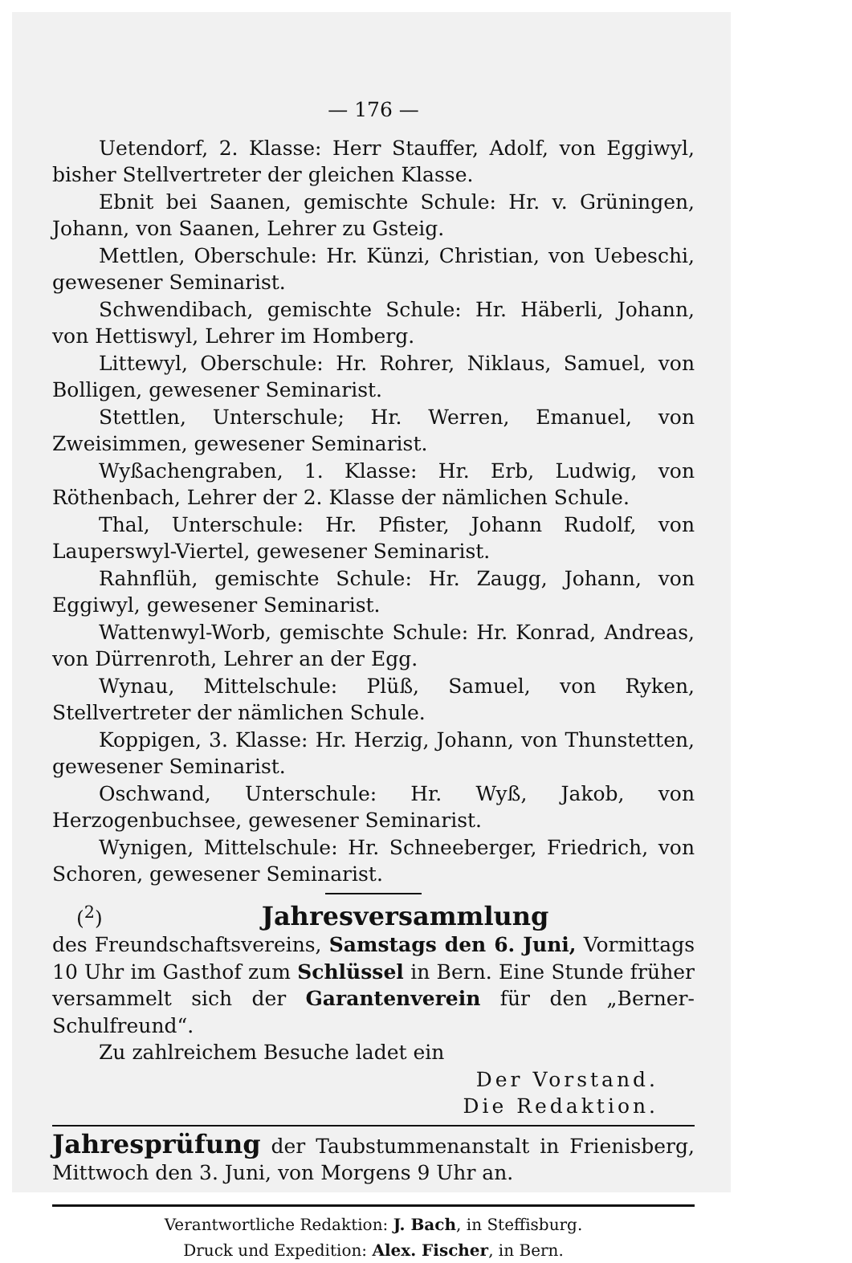— 176 —
Uetendorf, 2. Klasse: Herr Stauffer, Adolf, von Eggiwyl, bisher Stellvertreter der gleichen Klasse.
Ebnit bei Saanen, gemischte Schule: Hr. v. Grüningen, Johann, von Saanen, Lehrer zu Gsteig.
Mettlen, Oberschule: Hr. Künzi, Christian, von Uebeschi, gewesener Seminarist.
Schwendibach, gemischte Schule: Hr. Häberli, Johann, von Hettiswyl, Lehrer im Homberg.
Littewyl, Oberschule: Hr. Rohrer, Niklaus, Samuel, von Bolligen, gewesener Seminarist.
Stettlen, Unterschule; Hr. Werren, Emanuel, von Zweisimmen, gewesener Seminarist.
Wyßachengraben, 1. Klasse: Hr. Erb, Ludwig, von Röthenbach, Lehrer der 2. Klasse der nämlichen Schule.
Thal, Unterschule: Hr. Pfister, Johann Rudolf, von Lauperswyl-Viertel, gewesener Seminarist.
Rahnflüh, gemischte Schule: Hr. Zaugg, Johann, von Eggiwyl, gewesener Seminarist.
Wattenwyl-Worb, gemischte Schule: Hr. Konrad, Andreas, von Dürrenroth, Lehrer an der Egg.
Wynau, Mittelschule: Plüß, Samuel, von Ryken, Stellvertreter der nämlichen Schule.
Koppigen, 3. Klasse: Hr. Herzig, Johann, von Thunstetten, gewesener Seminarist.
Oschwand, Unterschule: Hr. Wyß, Jakob, von Herzogenbuchsee, gewesener Seminarist.
Wynigen, Mittelschule: Hr. Schneeberger, Friedrich, von Schoren, gewesener Seminarist.
(<sup>2</sup>)
Jahresversammlung
des Freundschaftsvereins, Samstags den 6. Juni, Vormittags 10 Uhr im Gasthof zum Schlüssel in Bern. Eine Stunde früher versammelt sich der Garantenverein für den „Berner-Schulfreund“.
Zu zahlreichem Besuche ladet ein
Der Vorstand.
Die Redaktion.
Jahresprüfung der Taubstummenanstalt in Frienisberg, Mittwoch den 3. Juni, von Morgens 9 Uhr an.
Verantwortliche Redaktion: J. Bach, in Steffisburg.
Druck und Expedition: Alex. Fischer, in Bern.